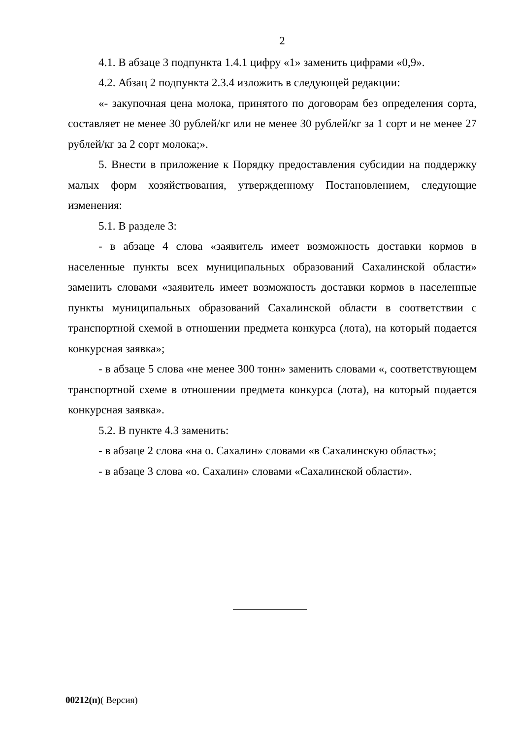2
4.1. В абзаце 3 подпункта 1.4.1 цифру «1» заменить цифрами «0,9».
4.2. Абзац 2 подпункта 2.3.4 изложить в следующей редакции:
«- закупочная цена молока, принятого по договорам без определения сорта, составляет не менее 30 рублей/кг или не менее 30 рублей/кг за 1 сорт и не менее 27 рублей/кг за 2 сорт молока;».
5. Внести в приложение к Порядку предоставления субсидии на поддержку малых форм хозяйствования, утвержденному Постановлением, следующие изменения:
5.1. В разделе 3:
- в абзаце 4 слова «заявитель имеет возможность доставки кормов в населенные пункты всех муниципальных образований Сахалинской области» заменить словами «заявитель имеет возможность доставки кормов в населенные пункты муниципальных образований Сахалинской области в соответствии с транспортной схемой в отношении предмета конкурса (лота), на который подается конкурсная заявка»;
- в абзаце 5 слова «не менее 300 тонн» заменить словами «, соответствующем транспортной схеме в отношении предмета конкурса (лота), на который подается конкурсная заявка».
5.2. В пункте 4.3 заменить:
- в абзаце 2 слова «на о. Сахалин» словами «в Сахалинскую область»;
- в абзаце 3 слова «о. Сахалин» словами «Сахалинской области».
00212(п)( Версия)